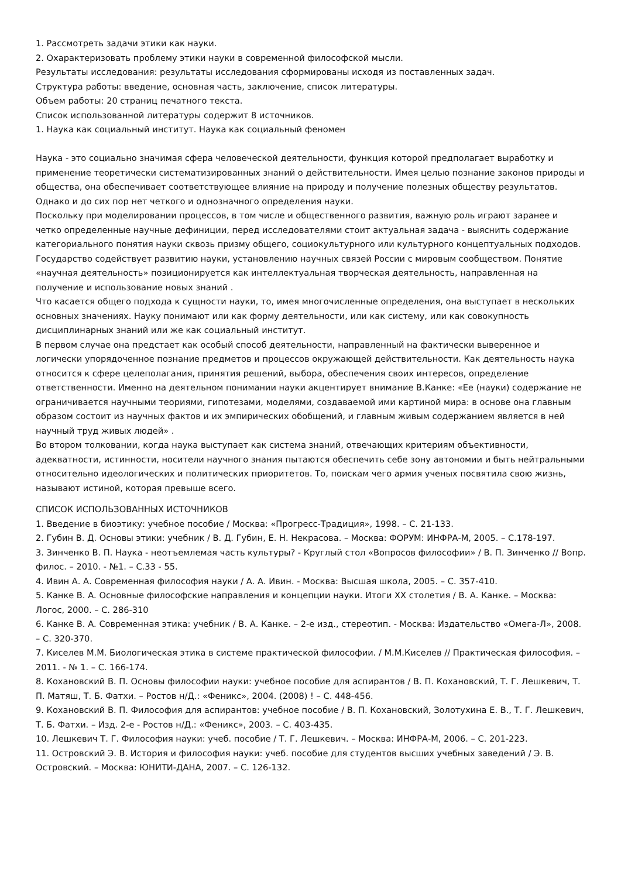1. Рассмотреть задачи этики как науки.
2. Охарактеризовать проблему этики науки в современной философской мысли.
Результаты исследования: результаты исследования сформированы исходя из поставленных задач.
Структура работы: введение, основная часть, заключение, список литературы.
Объем работы: 20 страниц печатного текста.
Список использованной литературы содержит 8 источников.
1. Наука как социальный институт. Наука как социальный феномен
Наука - это социально значимая сфера человеческой деятельности, функция которой предполагает выработку и применение теоретически систематизированных знаний о действительности. Имея целью познание законов природы и общества, она обеспечивает соответствующее влияние на природу и получение полезных обществу результатов. Однако и до сих пор нет четкого и однозначного определения науки.
Поскольку при моделировании процессов, в том числе и общественного развития, важную роль играют заранее и четко определенные научные дефиниции, перед исследователями стоит актуальная задача - выяснить содержание категориального понятия науки сквозь призму общего, социокультурного или культурного концептуальных подходов.
Государство содействует развитию науки, установлению научных связей России с мировым сообществом. Понятие «научная деятельность» позиционируется как интеллектуальная творческая деятельность, направленная на получение и использование новых знаний .
Что касается общего подхода к сущности науки, то, имея многочисленные определения, она выступает в нескольких основных значениях. Науку понимают или как форму деятельности, или как систему, или как совокупность дисциплинарных знаний или же как социальный институт.
В первом случае она предстает как особый способ деятельности, направленный на фактически выверенное и логически упорядоченное познание предметов и процессов окружающей действительности. Как деятельность наука относится к сфере целеполагания, принятия решений, выбора, обеспечения своих интересов, определение ответственности. Именно на деятельном понимании науки акцентирует внимание В.Канке: «Ее (науки) содержание не ограничивается научными теориями, гипотезами, моделями, создаваемой ими картиной мира: в основе она главным образом состоит из научных фактов и их эмпирических обобщений, и главным живым содержанием является в ней научный труд живых людей» .
Во втором толковании, когда наука выступает как система знаний, отвечающих критериям объективности, адекватности, истинности, носители научного знания пытаются обеспечить себе зону автономии и быть нейтральными относительно идеологических и политических приоритетов. То, поискам чего армия ученых посвятила свою жизнь, называют истиной, которая превыше всего.
СПИСОК ИСПОЛЬЗОВАННЫХ ИСТОЧНИКОВ
1. Введение в биоэтику: учебное пособие / Москва: «Прогресс-Традиция», 1998. – С. 21-133.
2. Губин В. Д. Основы этики: учебник / В. Д. Губин, Е. Н. Некрасова. – Москва: ФОРУМ: ИНФРА-М, 2005. – С.178-197.
3. Зинченко В. П. Наука - неотъемлемая часть культуры? - Круглый стол «Вопросов философии» / В. П. Зинченко // Вопр. филос. – 2010. - №1. – С.33 - 55.
4. Ивин А. А. Современная философия науки / А. А. Ивин. - Москва: Высшая школа, 2005. – С. 357-410.
5. Канке В. А. Основные философские направления и концепции науки. Итоги XX столетия / В. А. Канке. – Москва: Логос, 2000. – С. 286-310
6. Канке В. А. Современная этика: учебник / В. А. Канке. – 2-е изд., стереотип. - Москва: Издательство «Омега-Л», 2008. – С. 320-370.
7. Киселев М.М. Биологическая этика в системе практической философии. / М.М.Киселев // Практическая философия. – 2011. - № 1. – С. 166-174.
8. Кохановский В. П. Основы философии науки: учебное пособие для аспирантов / В. П. Кохановский, Т. Г. Лешкевич, Т. П. Матяш, Т. Б. Фатхи. – Ростов н/Д.: «Феникс», 2004. (2008) ! – С. 448-456.
9. Кохановский В. П. Философия для аспирантов: учебное пособие / В. П. Кохановский, Золотухина Е. В., Т. Г. Лешкевич, Т. Б. Фатхи. – Изд. 2-е - Ростов н/Д.: «Феникс», 2003. – С. 403-435.
10. Лешкевич Т. Г. Философия науки: учеб. пособие / Т. Г. Лешкевич. – Москва: ИНФРА-М, 2006. – С. 201-223.
11. Островский Э. В. История и философия науки: учеб. пособие для студентов высших учебных заведений / Э. В. Островский. – Москва: ЮНИТИ-ДАНА, 2007. – С. 126-132.